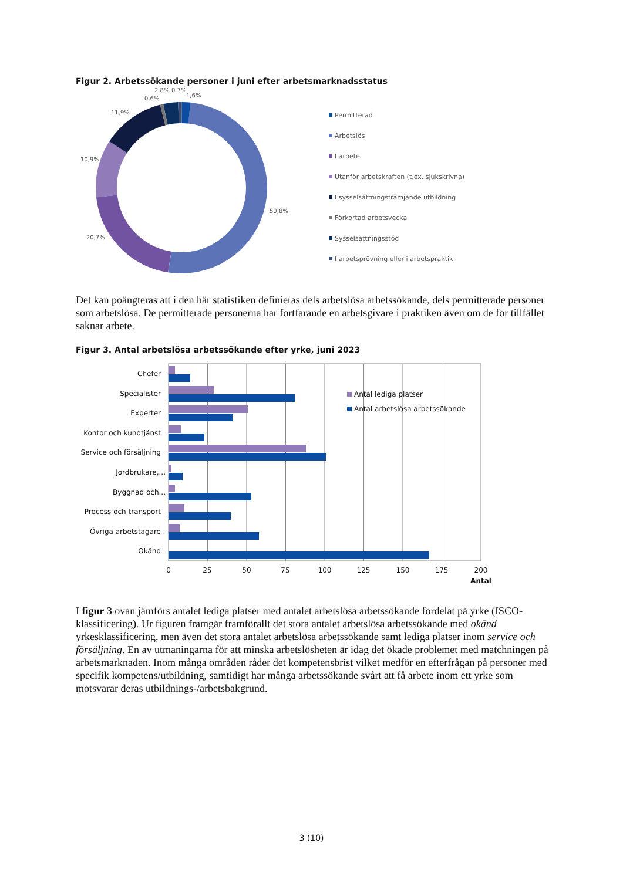Figur 2. Arbetssökande personer i juni efter arbetsmarknadsstatus
2,8%
0,7%
0,6%
1,6%
11,9%
10,9%
20,7%
50,8%
Permitterad
Arbetslös
I arbete
Utanför arbetskraften (t.ex. sjukskrivna)
I sysselsättningsfrämjande utbildning
Förkortad arbetsvecka
Sysselsättningsstöd
I arbetsprövning eller i arbetspraktik
Det kan poängteras att i den här statistiken definieras dels arbetslösa arbetssökande, dels permitterade personer som arbetslösa. De permitterade personerna har fortfarande en arbetsgivare i praktiken även om de för tillfället saknar arbete.
Figur 3. Antal arbetslösa arbetssökande efter yrke, juni 2023
Chefer
Specialister
Experter
Kontor och kundtjänst
Service och försäljning
Jordbrukare,...
Byggnad och...
Process och transport
Övriga arbetstagare
Okänd
0
25
50
75
100
125
150
175
200
Antal
Antal lediga platser
Antal arbetslösa arbetssökande
I figur 3 ovan jämförs antalet lediga platser med antalet arbetslösa arbetssökande fördelat på yrke (ISCO-klassificering). Ur figuren framgår framförallt det stora antalet arbetslösa arbetssökande med okänd yrkesklassificering, men även det stora antalet arbetslösa arbetssökande samt lediga platser inom service och försäljning. En av utmaningarna för att minska arbetslösheten är idag det ökade problemet med matchningen på arbetsmarknaden. Inom många områden råder det kompetensbrist vilket medför en efterfrågan på personer med specifik kompetens/utbildning, samtidigt har många arbetssökande svårt att få arbete inom ett yrke som motsvarar deras utbildnings-/arbetsbakgrund.
3 (10)